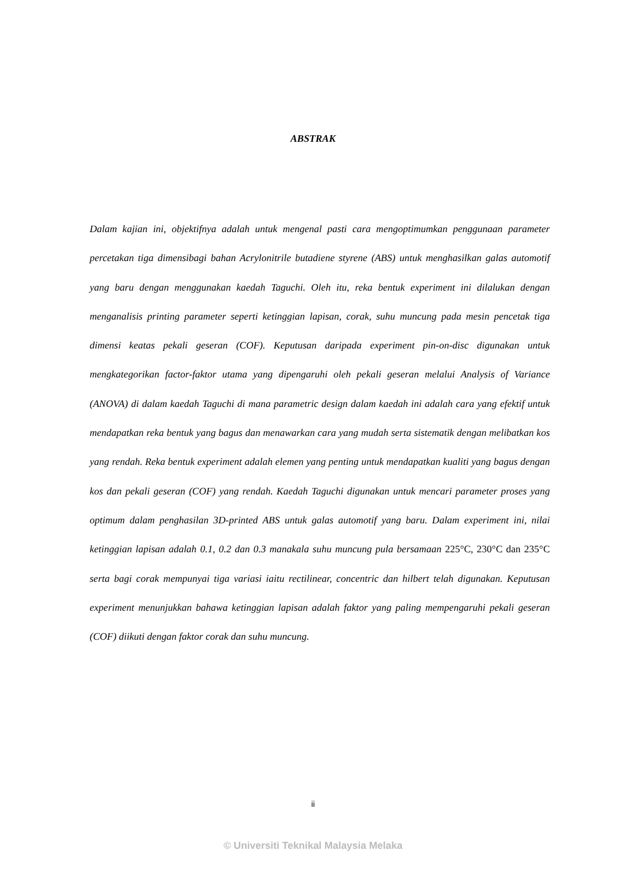ABSTRAK
Dalam kajian ini, objektifnya adalah untuk mengenal pasti cara mengoptimumkan penggunaan parameter percetakan tiga dimensibagi bahan Acrylonitrile butadiene styrene (ABS) untuk menghasilkan galas automotif yang baru dengan menggunakan kaedah Taguchi. Oleh itu, reka bentuk experiment ini dilalukan dengan menganalisis printing parameter seperti ketinggian lapisan, corak, suhu muncung pada mesin pencetak tiga dimensi keatas pekali geseran (COF). Keputusan daripada experiment pin-on-disc digunakan untuk mengkategorikan factor-faktor utama yang dipengaruhi oleh pekali geseran melalui Analysis of Variance (ANOVA) di dalam kaedah Taguchi di mana parametric design dalam kaedah ini adalah cara yang efektif untuk mendapatkan reka bentuk yang bagus dan menawarkan cara yang mudah serta sistematik dengan melibatkan kos yang rendah. Reka bentuk experiment adalah elemen yang penting untuk mendapatkan kualiti yang bagus dengan kos dan pekali geseran (COF) yang rendah. Kaedah Taguchi digunakan untuk mencari parameter proses yang optimum dalam penghasilan 3D-printed ABS untuk galas automotif yang baru. Dalam experiment ini, nilai ketinggian lapisan adalah 0.1, 0.2 dan 0.3 manakala suhu muncung pula bersamaan 225°C, 230°C dan 235°C serta bagi corak mempunyai tiga variasi iaitu rectilinear, concentric dan hilbert telah digunakan. Keputusan experiment menunjukkan bahawa ketinggian lapisan adalah faktor yang paling mempengaruhi pekali geseran (COF) diikuti dengan faktor corak dan suhu muncung.
ii
© Universiti Teknikal Malaysia Melaka